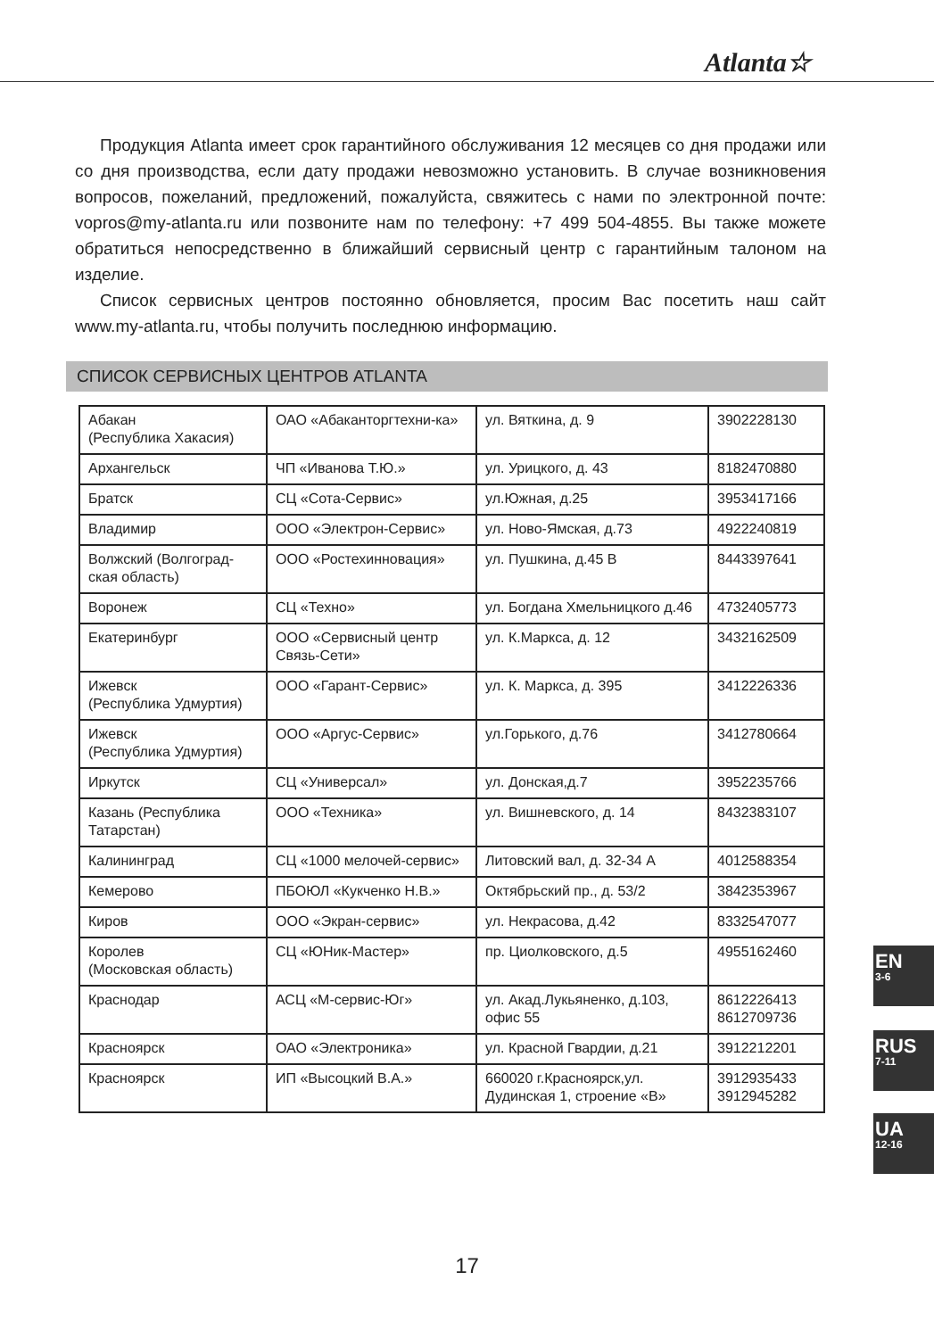Atlanta☆
Продукция Atlanta имеет срок гарантийного обслуживания 12 месяцев со дня продажи или со дня производства, если дату продажи невозможно установить. В случае возникновения вопросов, пожеланий, предложений, пожалуйста, свяжитесь с нами по электронной почте: vopros@my-atlanta.ru или позвоните нам по телефону: +7 499 504-4855. Вы также можете обратиться непосредственно в ближайший сервисный центр с гарантийным талоном на изделие.
Список сервисных центров постоянно обновляется, просим Вас посетить наш сайт www.my-atlanta.ru, чтобы получить последнюю информацию.
СПИСОК СЕРВИСНЫХ ЦЕНТРОВ ATLANTA
| Абакан (Республика Хакасия) | ОАО «Абаканторгтехни-ка» | ул. Вяткина, д. 9 | 3902228130 |
| Архангельск | ЧП «Иванова Т.Ю.» | ул. Урицкого, д. 43 | 8182470880 |
| Братск | СЦ «Сота-Сервис» | ул.Южная, д.25 | 3953417166 |
| Владимир | ООО «Электрон-Сервис» | ул. Ново-Ямская, д.73 | 4922240819 |
| Волжский (Волгоград-ская область) | ООО «Ростехинновация» | ул. Пушкина, д.45 В | 8443397641 |
| Воронеж | СЦ «Техно» | ул. Богдана Хмельницкого д.46 | 4732405773 |
| Екатеринбург | ООО «Сервисный центр Связь-Сети» | ул. К.Маркса, д. 12 | 3432162509 |
| Ижевск (Республика Удмуртия) | ООО «Гарант-Сервис» | ул. К. Маркса, д. 395 | 3412226336 |
| Ижевск (Республика Удмуртия) | ООО «Аргус-Сервис» | ул.Горького, д.76 | 3412780664 |
| Иркутск | СЦ «Универсал» | ул. Донская,д.7 | 3952235766 |
| Казань (Республика Татарстан) | ООО «Техника» | ул. Вишневского, д. 14 | 8432383107 |
| Калининград | СЦ «1000 мелочей-сервис» | Литовский вал, д. 32-34 А | 4012588354 |
| Кемерово | ПБОЮЛ «Кукченко Н.В.» | Октябрьский пр., д. 53/2 | 3842353967 |
| Киров | ООО «Экран-сервис» | ул. Некрасова, д.42 | 8332547077 |
| Королев (Московская область) | СЦ «ЮНик-Мастер» | пр. Циолковского, д.5 | 4955162460 |
| Краснодар | АСЦ «М-сервис-Юг» | ул. Акад.Лукьяненко, д.103, офис 55 | 8612226413 8612709736 |
| Красноярск | ОАО «Электроника» | ул. Красной Гвардии, д.21 | 3912212201 |
| Красноярск | ИП «Высоцкий В.А.» | 660020 г.Красноярск,ул. Дудинская 1, строение «В» | 3912935433 3912945282 |
EN
3-6
RUS
7-11
UA
12-16
17